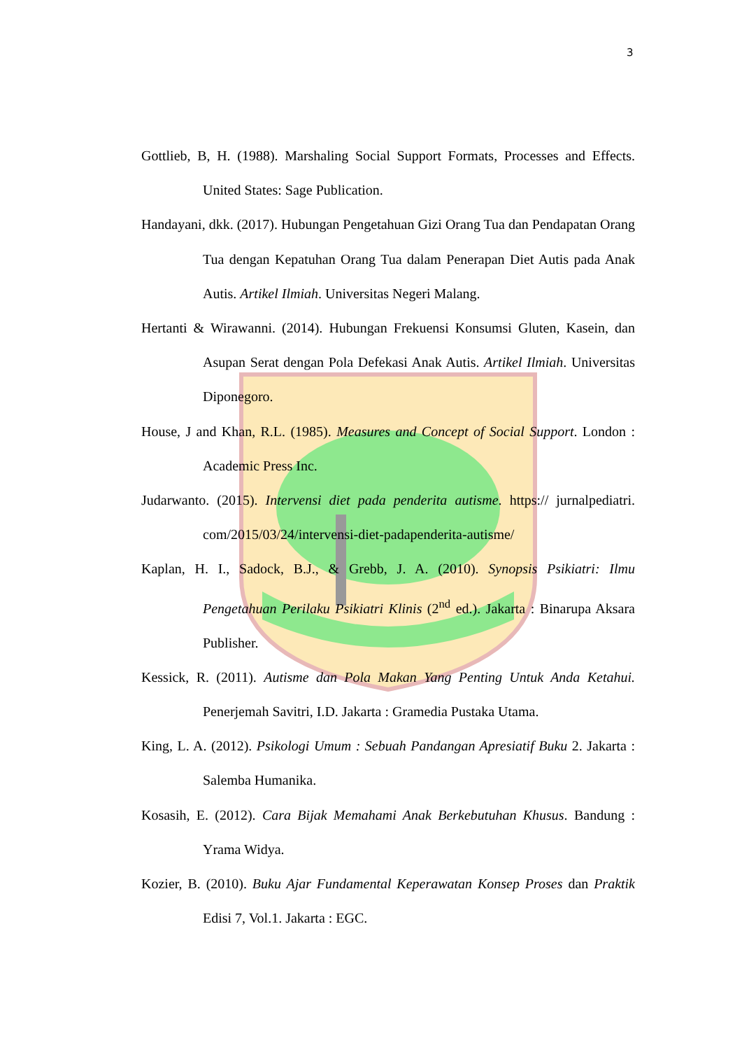3
Gottlieb, B, H. (1988). Marshaling Social Support Formats, Processes and Effects. United States: Sage Publication.
Handayani, dkk. (2017). Hubungan Pengetahuan Gizi Orang Tua dan Pendapatan Orang Tua dengan Kepatuhan Orang Tua dalam Penerapan Diet Autis pada Anak Autis. Artikel Ilmiah. Universitas Negeri Malang.
Hertanti & Wirawanni. (2014). Hubungan Frekuensi Konsumsi Gluten, Kasein, dan Asupan Serat dengan Pola Defekasi Anak Autis. Artikel Ilmiah. Universitas Diponegoro.
House, J and Khan, R.L. (1985). Measures and Concept of Social Support. London : Academic Press Inc.
Judarwanto. (2015). Intervensi diet pada penderita autisme. https:// jurnalpediatri. com/2015/03/24/intervensi-diet-padapenderita-autisme/
Kaplan, H. I., Sadock, B.J., & Grebb, J. A. (2010). Synopsis Psikiatri: Ilmu Pengetahuan Perilaku Psikiatri Klinis (2<sup>nd</sup> ed.). Jakarta : Binarupa Aksara Publisher.
Kessick, R. (2011). Autisme dan Pola Makan Yang Penting Untuk Anda Ketahui. Penerjemah Savitri, I.D. Jakarta : Gramedia Pustaka Utama.
King, L. A. (2012). Psikologi Umum : Sebuah Pandangan Apresiatif Buku 2. Jakarta : Salemba Humanika.
Kosasih, E. (2012). Cara Bijak Memahami Anak Berkebutuhan Khusus. Bandung : Yrama Widya.
Kozier, B. (2010). Buku Ajar Fundamental Keperawatan Konsep Proses dan Praktik Edisi 7, Vol.1. Jakarta : EGC.